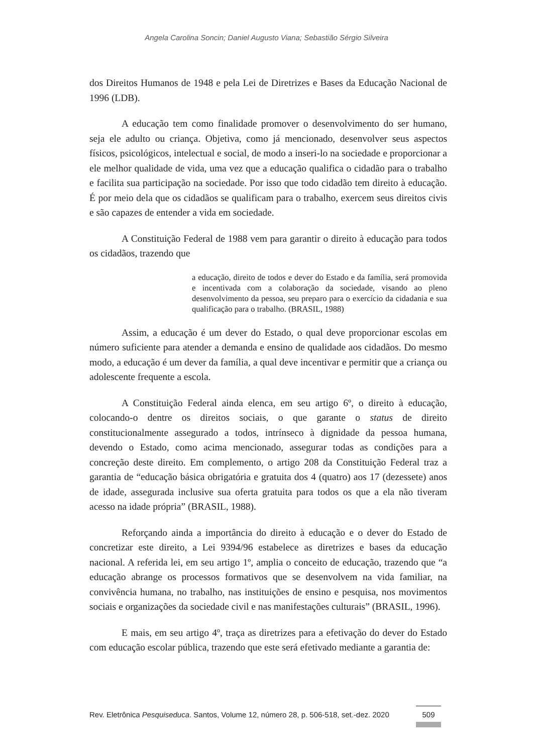Angela Carolina Soncin; Daniel Augusto Viana; Sebastião Sérgio Silveira
dos Direitos Humanos de 1948 e pela Lei de Diretrizes e Bases da Educação Nacional de 1996 (LDB).
A educação tem como finalidade promover o desenvolvimento do ser humano, seja ele adulto ou criança. Objetiva, como já mencionado, desenvolver seus aspectos físicos, psicológicos, intelectual e social, de modo a inseri-lo na sociedade e proporcionar a ele melhor qualidade de vida, uma vez que a educação qualifica o cidadão para o trabalho e facilita sua participação na sociedade. Por isso que todo cidadão tem direito à educação. É por meio dela que os cidadãos se qualificam para o trabalho, exercem seus direitos civis e são capazes de entender a vida em sociedade.
A Constituição Federal de 1988 vem para garantir o direito à educação para todos os cidadãos, trazendo que
a educação, direito de todos e dever do Estado e da família, será promovida e incentivada com a colaboração da sociedade, visando ao pleno desenvolvimento da pessoa, seu preparo para o exercício da cidadania e sua qualificação para o trabalho. (BRASIL, 1988)
Assim, a educação é um dever do Estado, o qual deve proporcionar escolas em número suficiente para atender a demanda e ensino de qualidade aos cidadãos. Do mesmo modo, a educação é um dever da família, a qual deve incentivar e permitir que a criança ou adolescente frequente a escola.
A Constituição Federal ainda elenca, em seu artigo 6º, o direito à educação, colocando-o dentre os direitos sociais, o que garante o status de direito constitucionalmente assegurado a todos, intrínseco à dignidade da pessoa humana, devendo o Estado, como acima mencionado, assegurar todas as condições para a concreção deste direito. Em complemento, o artigo 208 da Constituição Federal traz a garantia de “educação básica obrigatória e gratuita dos 4 (quatro) aos 17 (dezessete) anos de idade, assegurada inclusive sua oferta gratuita para todos os que a ela não tiveram acesso na idade própria” (BRASIL, 1988).
Reforçando ainda a importância do direito à educação e o dever do Estado de concretizar este direito, a Lei 9394/96 estabelece as diretrizes e bases da educação nacional. A referida lei, em seu artigo 1º, amplia o conceito de educação, trazendo que “a educação abrange os processos formativos que se desenvolvem na vida familiar, na convivência humana, no trabalho, nas instituições de ensino e pesquisa, nos movimentos sociais e organizações da sociedade civil e nas manifestações culturais” (BRASIL, 1996).
E mais, em seu artigo 4º, traça as diretrizes para a efetivação do dever do Estado com educação escolar pública, trazendo que este será efetivado mediante a garantia de:
Rev. Eletrônica Pesquiseduca. Santos, Volume 12, número 28, p. 506-518, set.-dez. 2020
509